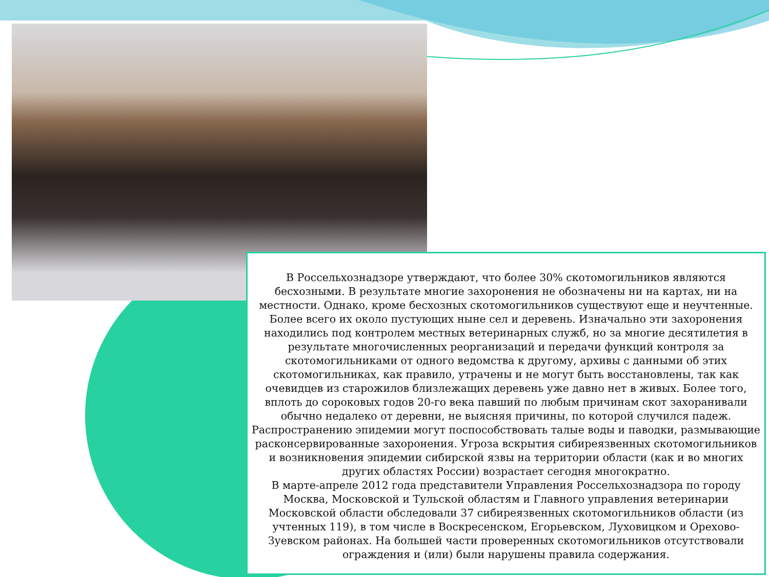В Россельхознадзоре утверждают, что более 30% скотомогильников являются бесхозными. В результате многие захоронения не обозначены ни на картах, ни на местности. Однако, кроме бесхозных скотомогильников существуют еще и неучтенные. Более всего их около пустующих ныне сел и деревень. Изначально эти захоронения находились под контролем местных ветеринарных служб, но за многие десятилетия в результате многочисленных реорганизаций и передачи функций контроля за скотомогильниками от одного ведомства к другому, архивы с данными об этих скотомогильниках, как правило, утрачены и не могут быть восстановлены, так как очевидцев из старожилов близлежащих деревень уже давно нет в живых. Более того, вплоть до сороковых годов 20-го века павший по любым причинам скот захоранивали обычно недалеко от деревни, не выясняя причины, по которой случился падеж.
Распространению эпидемии могут поспособствовать талые воды и паводки, размывающие расконсервированные захоронения. Угроза вскрытия сибиреязвенных скотомогильников и возникновения эпидемии сибирской язвы на территории области (как и во многих других областях России) возрастает сегодня многократно.
В марте-апреле 2012 года представители Управления Россельхознадзора по городу Москва, Московской и Тульской областям и Главного управления ветеринарии Московской области обследовали 37 сибиреязвенных скотомогильников области (из учтенных 119), в том числе в Воскресенском, Егорьевском, Луховицком и Орехово-Зуевском районах. На большей части проверенных скотомогильников отсутствовали ограждения и (или) были нарушены правила содержания.